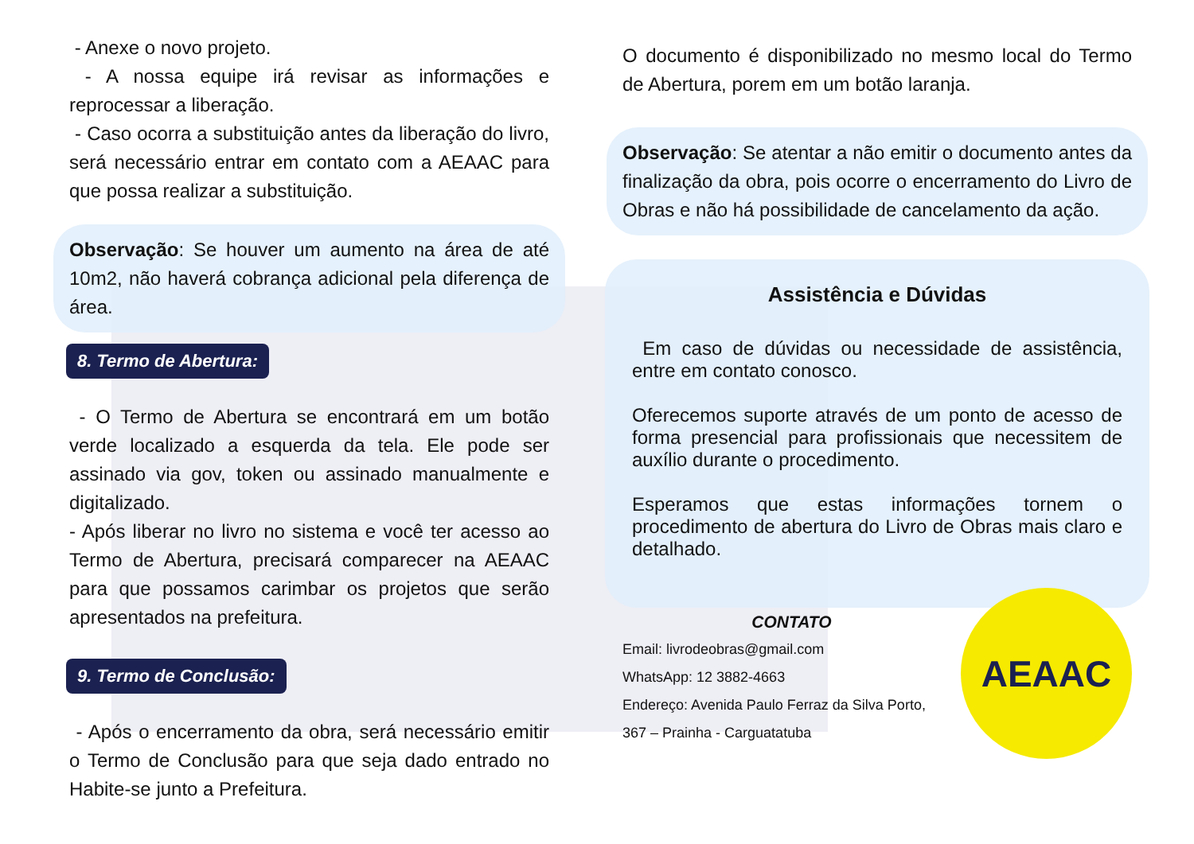- Anexe o novo projeto.
- A nossa equipe irá revisar as informações e reprocessar a liberação.
- Caso ocorra a substituição antes da liberação do livro, será necessário entrar em contato com a AEAAC para que possa realizar a substituição.
Observação: Se houver um aumento na área de até 10m2, não haverá cobrança adicional pela diferença de área.
8. Termo de Abertura:
- O Termo de Abertura se encontrará em um botão verde localizado a esquerda da tela. Ele pode ser assinado via gov, token ou assinado manualmente e digitalizado.
- Após liberar no livro no sistema e você ter acesso ao Termo de Abertura, precisará comparecer na AEAAC para que possamos carimbar os projetos que serão apresentados na prefeitura.
9. Termo de Conclusão:
- Após o encerramento da obra, será necessário emitir o Termo de Conclusão para que seja dado entrado no Habite-se junto a Prefeitura.
O documento é disponibilizado no mesmo local do Termo de Abertura, porem em um botão laranja.
Observação: Se atentar a não emitir o documento antes da finalização da obra, pois ocorre o encerramento do Livro de Obras e não há possibilidade de cancelamento da ação.
Assistência e Dúvidas
Em caso de dúvidas ou necessidade de assistência, entre em contato conosco.
Oferecemos suporte através de um ponto de acesso de forma presencial para profissionais que necessitem de auxílio durante o procedimento.
Esperamos que estas informações tornem o procedimento de abertura do Livro de Obras mais claro e detalhado.
CONTATO
Email: livrodeobras@gmail.com
WhatsApp: 12 3882-4663
Endereço: Avenida Paulo Ferraz da Silva Porto,
367 – Prainha - Carguatatuba
AEAAC